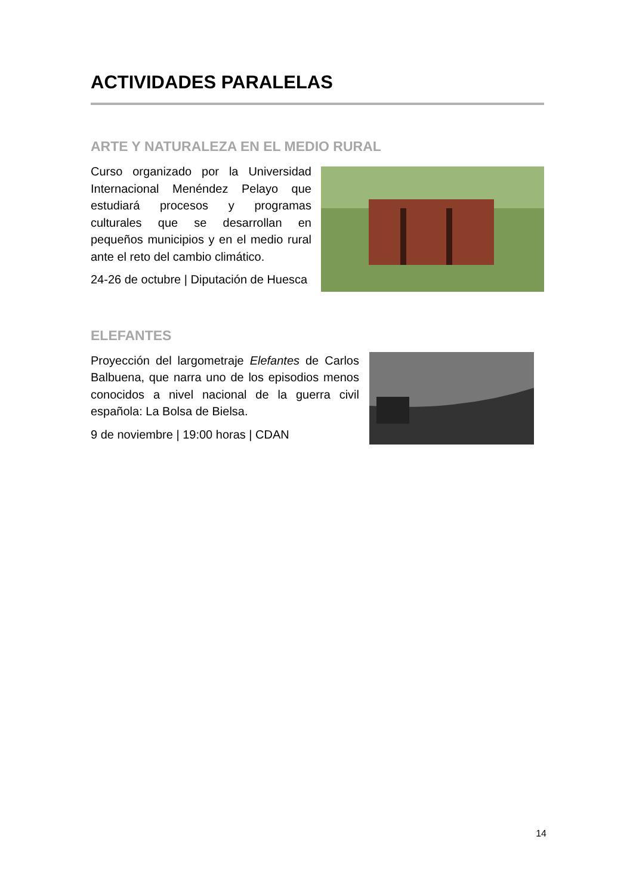ACTIVIDADES PARALELAS
ARTE Y NATURALEZA EN EL MEDIO RURAL
Curso organizado por la Universidad Internacional Menéndez Pelayo que estudiará procesos y programas culturales que se desarrollan en pequeños municipios y en el medio rural ante el reto del cambio climático.
24-26 de octubre | Diputación de Huesca
ELEFANTES
Proyección del largometraje Elefantes de Carlos Balbuena, que narra uno de los episodios menos conocidos a nivel nacional de la guerra civil española: La Bolsa de Bielsa.
9 de noviembre | 19:00 horas | CDAN
14